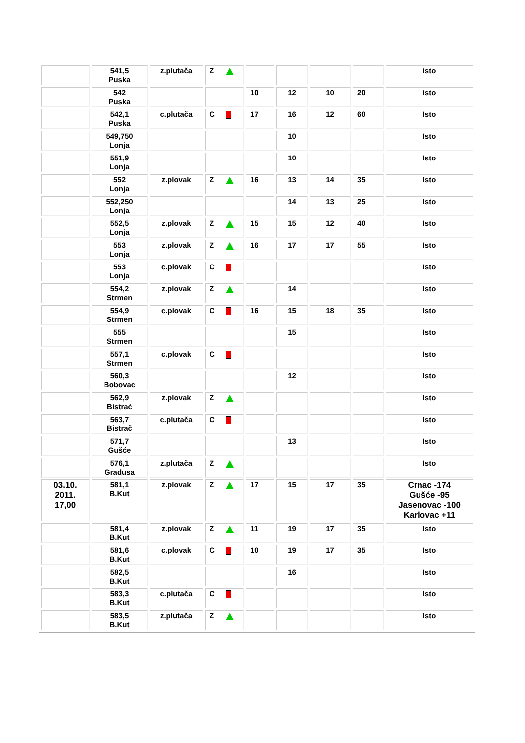| | 541,5 Puska | z.plutača | Z | | | | | isto |
| | 542 Puska | | | 10 | 12 | 10 | 20 | isto |
| | 542,1 Puska | c.plutača | C | 17 | 16 | 12 | 60 | Isto |
| | 549,750 Lonja | | | | 10 | | | Isto |
| | 551,9 Lonja | | | | 10 | | | Isto |
| | 552 Lonja | z.plovak | Z | 16 | 13 | 14 | 35 | Isto |
| | 552,250 Lonja | | | | 14 | 13 | 25 | Isto |
| | 552,5 Lonja | z.plovak | Z | 15 | 15 | 12 | 40 | Isto |
| | 553 Lonja | z.plovak | Z | 16 | 17 | 17 | 55 | Isto |
| | 553 Lonja | c.plovak | C | | | | | Isto |
| | 554,2 Strmen | z.plovak | Z | | 14 | | | Isto |
| | 554,9 Strmen | c.plovak | C | 16 | 15 | 18 | 35 | Isto |
| | 555 Strmen | | | | 15 | | | Isto |
| | 557,1 Strmen | c.plovak | C | | | | | Isto |
| | 560,3 Bobovac | | | | 12 | | | Isto |
| | 562,9 Bistrać | z.plovak | Z | | | | | Isto |
| | 563,7 Bistrač | c.plutača | C | | | | | Isto |
| | 571,7 Gušće | | | | 13 | | | Isto |
| | 576,1 Gradusa | z.plutača | Z | | | | | Isto |
| 03.10. 2011. 17,00 | 581,1 B.Kut | z.plovak | Z | 17 | 15 | 17 | 35 | Crnac -174 Gušće -95 Jasenovac -100 Karlovac +11 |
| | 581,4 B.Kut | z.plovak | Z | 11 | 19 | 17 | 35 | Isto |
| | 581,6 B.Kut | c.plovak | C | 10 | 19 | 17 | 35 | Isto |
| | 582,5 B.Kut | | | | 16 | | | Isto |
| | 583,3 B.Kut | c.plutača | C | | | | | Isto |
| | 583,5 B.Kut | z.plutača | Z | | | | | Isto |